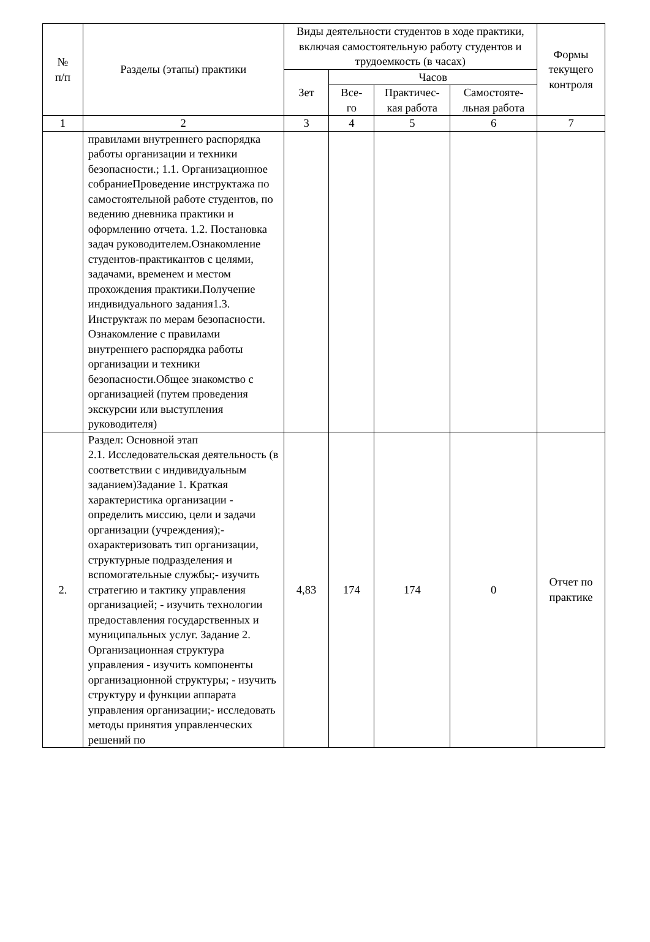| № п/п | Разделы (этапы) практики | Виды деятельности студентов в ходе практики, включая самостоятельную работу студентов и трудоемкость (в часах) | | | | Формы текущего контроля |
| --- | --- | --- | --- | --- | --- | --- |
| | | Зет | Часов | | | |
| | | | Все- го | Практичес- кая работа | Самостояте- льная работа | |
| 1 | 2 | 3 | 4 | 5 | 6 | 7 |
| | правилами внутреннего распорядка работы организации и техники безопасности.; 1.1. Организационное собраниеПроведение инструктажа по самостоятельной работе студентов, по ведению дневника практики и оформлению отчета. 1.2. Постановка задач руководителем.Ознакомление студентов-практикантов с целями, задачами, временем и местом прохождения практики.Получение индивидуального задания1.3. Инструктаж по мерам безопасности. Ознакомление с правилами внутреннего распорядка работы организации и техники безопасности.Общее знакомство с организацией (путем проведения экскурсии или выступления руководителя) | | | | | |
| 2. | Раздел: Основной этап 2.1. Исследовательская деятельность (в соответствии с индивидуальным заданием)Задание 1. Краткая характеристика организации - определить миссию, цели и задачи организации (учреждения);- охарактеризовать тип организации, структурные подразделения и вспомогательные службы;- изучить стратегию и тактику управления организацией; - изучить технологии предоставления государственных и муниципальных услуг. Задание 2. Организационная структура управления - изучить компоненты организационной структуры; - изучить структуру и функции аппарата управления организации;- исследовать методы принятия управленческих решений по | 4,83 | 174 | 174 | 0 | Отчет по практике |